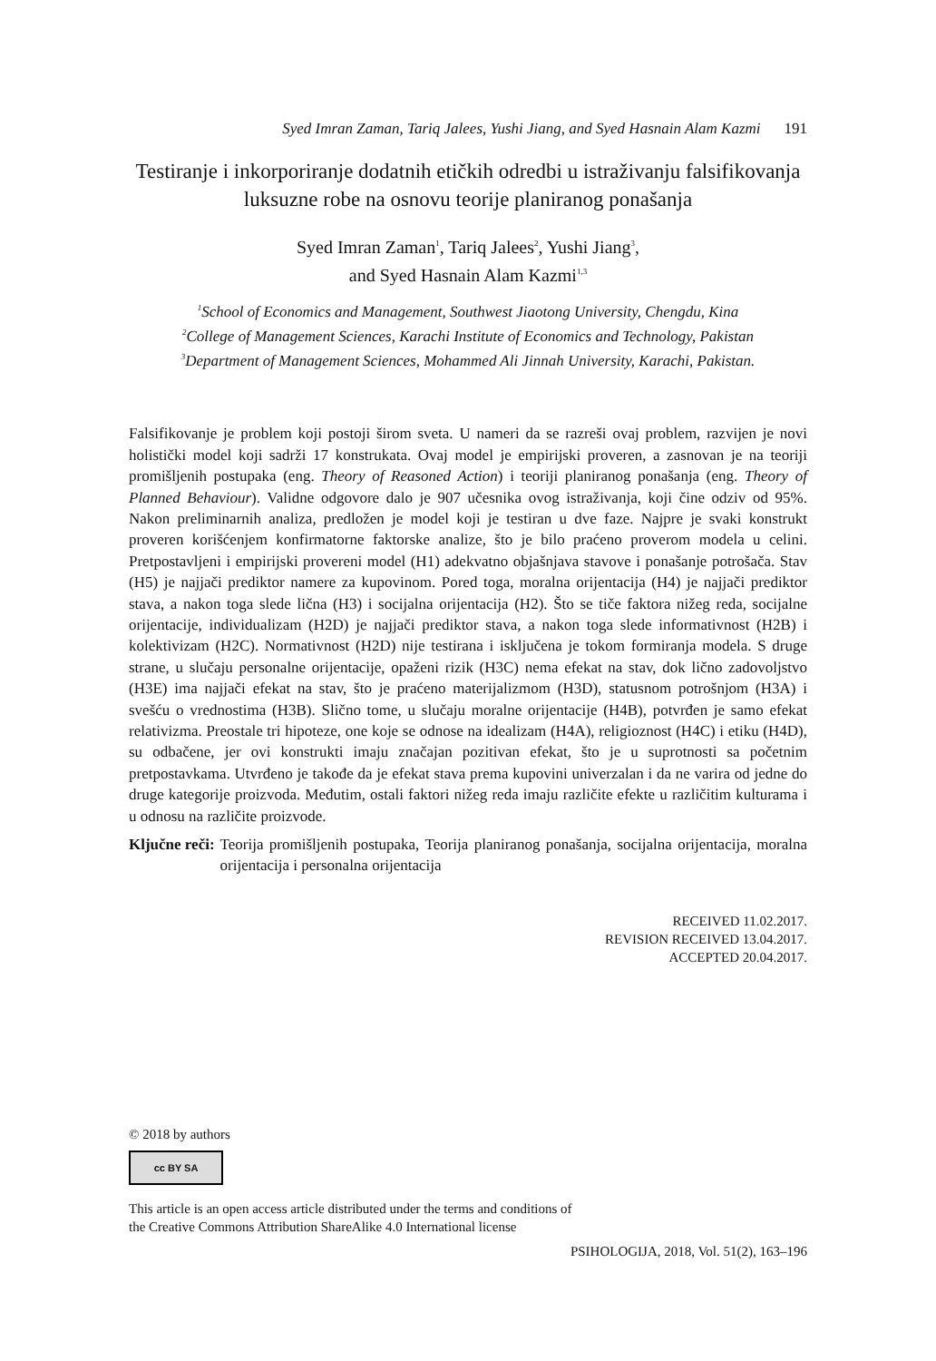Syed Imran Zaman, Tariq Jalees, Yushi Jiang, and Syed Hasnain Alam Kazmi 191
Testiranje i inkorporiranje dodatnih etičkih odredbi u istraživanju falsifikovanja luksuzne robe na osnovu teorije planiranog ponašanja
Syed Imran Zaman<sup>1</sup>, Tariq Jalees<sup>2</sup>, Yushi Jiang<sup>3</sup>,
and Syed Hasnain Alam Kazmi<sup>1,3</sup>
<sup>1</sup> School of Economics and Management, Southwest Jiaotong University, Chengdu, Kina
<sup>2</sup> College of Management Sciences, Karachi Institute of Economics and Technology, Pakistan
<sup>3</sup> Department of Management Sciences, Mohammed Ali Jinnah University, Karachi, Pakistan.
Falsifikovanje je problem koji postoji širom sveta. U nameri da se razreši ovaj problem, razvijen je novi holistički model koji sadrži 17 konstrukata. Ovaj model je empirijski proveren, a zasnovan je na teoriji promišljenih postupaka (eng. Theory of Reasoned Action) i teoriji planiranog ponašanja (eng. Theory of Planned Behaviour). Validne odgovore dalo je 907 učesnika ovog istraživanja, koji čine odziv od 95%. Nakon preliminarnih analiza, predložen je model koji je testiran u dve faze. Najpre je svaki konstrukt proveren korišćenjem konfirmatorne faktorske analize, što je bilo praćeno proverom modela u celini. Pretpostavljeni i empirijski provereni model (H1) adekvatno objašnjava stavove i ponašanje potrošača. Stav (H5) je najjači prediktor namere za kupovinom. Pored toga, moralna orijentacija (H4) je najjači prediktor stava, a nakon toga slede lična (H3) i socijalna orijentacija (H2). Što se tiče faktora nižeg reda, socijalne orijentacije, individualizam (H2D) je najjači prediktor stava, a nakon toga slede informativnost (H2B) i kolektivizam (H2C). Normativnost (H2D) nije testirana i isključena je tokom formiranja modela. S druge strane, u slučaju personalne orijentacije, opaženi rizik (H3C) nema efekat na stav, dok lično zadovoljstvo (H3E) ima najjači efekat na stav, što je praćeno materijalizmom (H3D), statusnom potrošnjom (H3A) i svešću o vrednostima (H3B). Slično tome, u slučaju moralne orijentacije (H4B), potvrđen je samo efekat relativizma. Preostale tri hipoteze, one koje se odnose na idealizam (H4A), religioznost (H4C) i etiku (H4D), su odbačene, jer ovi konstrukti imaju značajan pozitivan efekat, što je u suprotnosti sa početnim pretpostavkama. Utvrđeno je takođe da je efekat stava prema kupovini univerzalan i da ne varira od jedne do druge kategorije proizvoda. Međutim, ostali faktori nižeg reda imaju različite efekte u različitim kulturama i u odnosu na različite proizvode.
Ključne reči: Teorija promišljenih postupaka, Teorija planiranog ponašanja, socijalna orijentacija, moralna orijentacija i personalna orijentacija
RECEIVED 11.02.2017.
REVISION RECEIVED 13.04.2017.
ACCEPTED 20.04.2017.
© 2018 by authors
cc BY SA
This article is an open access article distributed under the terms and conditions of
the Creative Commons Attribution ShareAlike 4.0 International license
PSIHOLOGIJA, 2018, Vol. 51(2), 163–196